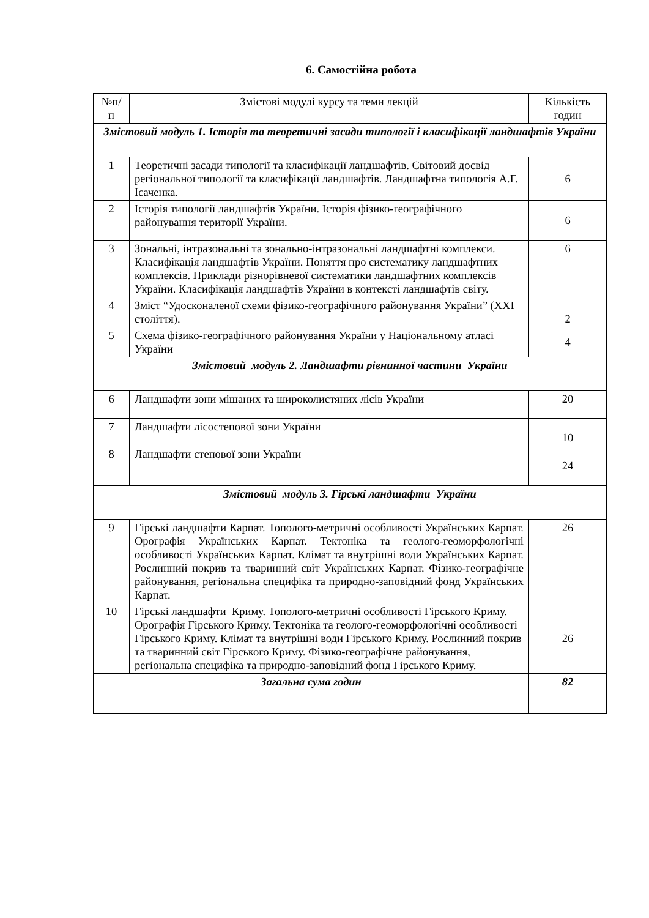6. Самостійна робота
| №п/п | Змістові модулі курсу та теми лекцій | Кількість годин |
| --- | --- | --- |
| Змістовий модуль 1. Історія та теоретичні засади типології і класифікації ландшафтів України | | |
| 1 | Теоретичні засади типології та класифікації ландшафтів. Світовий досвід регіональної типології та класифікації ландшафтів. Ландшафтна типологія А.Г. Ісаченка. | 6 |
| 2 | Історія типології ландшафтів України. Історія фізико-географічного районування території України. | 6 |
| 3 | Зональні, інтразональні та зонально-інтразональні ландшафтні комплекси. Класифікація ландшафтів України. Поняття про систематику ландшафтних комплексів. Приклади різнорівневої систематики ландшафтних комплексів України. Класифікація ландшафтів України в контексті ландшафтів світу. | 6 |
| 4 | Зміст “Удосконаленої схеми фізико-географічного районування України” (XXI століття). | 2 |
| 5 | Схема фізико-географічного районування України у Національному атласі України | 4 |
| Змістовий модуль 2. Ландшафти рівнинної частини України | | |
| 6 | Ландшафти зони мішаних та широколистяних лісів України | 20 |
| 7 | Ландшафти лісостепової зони України | 10 |
| 8 | Ландшафти степової зони України | 24 |
| Змістовий модуль 3. Гірські ландшафти України | | |
| 9 | Гірські ландшафти Карпат. Тополого-метричні особливості Українських Карпат. Орографія Українських Карпат. Тектоніка та геолого-геоморфологічні особливості Українських Карпат. Клімат та внутрішні води Українських Карпат. Рослинний покрив та тваринний світ Українських Карпат. Фізико-географічне районування, регіональна специфіка та природно-заповідний фонд Українських Карпат. | 26 |
| 10 | Гірські ландшафти Криму. Тополого-метричні особливості Гірського Криму. Орографія Гірського Криму. Тектоніка та геолого-геоморфологічні особливості Гірського Криму. Клімат та внутрішні води Гірського Криму. Рослинний покрив та тваринний світ Гірського Криму. Фізико-географічне районування, регіональна специфіка та природно-заповідний фонд Гірського Криму. | 26 |
| Загальна сума годин | | 82 |